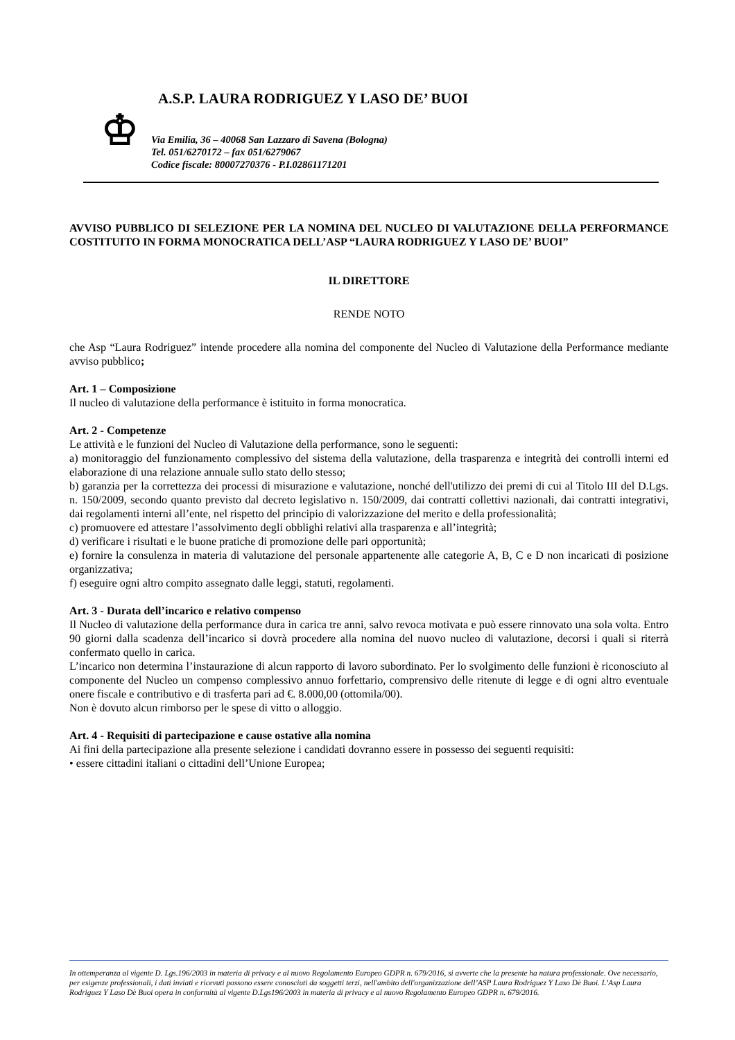♔
A.S.P. LAURA RODRIGUEZ Y LASO DE’ BUOI
Via Emilia, 36 – 40068 San Lazzaro di Savena (Bologna)
Tel. 051/6270172 – fax 051/6279067
Codice fiscale: 80007270376 - P.I.02861171201
AVVISO PUBBLICO DI SELEZIONE PER LA NOMINA DEL NUCLEO DI VALUTAZIONE DELLA PERFORMANCE COSTITUITO IN FORMA MONOCRATICA DELL’ASP “LAURA RODRIGUEZ Y LASO DE’ BUOI”
IL DIRETTORE
RENDE NOTO
che Asp “Laura Rodriguez” intende procedere alla nomina del componente del Nucleo di Valutazione della Performance mediante avviso pubblico;
Art. 1 – Composizione
Il nucleo di valutazione della performance è istituito in forma monocratica.
Art. 2 - Competenze
Le attività e le funzioni del Nucleo di Valutazione della performance, sono le seguenti:
a) monitoraggio del funzionamento complessivo del sistema della valutazione, della trasparenza e integrità dei controlli interni ed elaborazione di una relazione annuale sullo stato dello stesso;
b) garanzia per la correttezza dei processi di misurazione e valutazione, nonché dell'utilizzo dei premi di cui al Titolo III del D.Lgs. n. 150/2009, secondo quanto previsto dal decreto legislativo n. 150/2009, dai contratti collettivi nazionali, dai contratti integrativi, dai regolamenti interni all’ente, nel rispetto del principio di valorizzazione del merito e della professionalità;
c) promuovere ed attestare l’assolvimento degli obblighi relativi alla trasparenza e all’integrità;
d) verificare i risultati e le buone pratiche di promozione delle pari opportunità;
e) fornire la consulenza in materia di valutazione del personale appartenente alle categorie A, B, C e D non incaricati di posizione organizzativa;
f) eseguire ogni altro compito assegnato dalle leggi, statuti, regolamenti.
Art. 3 - Durata dell’incarico e relativo compenso
Il Nucleo di valutazione della performance dura in carica tre anni, salvo revoca motivata e può essere rinnovato una sola volta. Entro 90 giorni dalla scadenza dell’incarico si dovrà procedere alla nomina del nuovo nucleo di valutazione, decorsi i quali si riterrà confermato quello in carica.
L’incarico non determina l’instaurazione di alcun rapporto di lavoro subordinato. Per lo svolgimento delle funzioni è riconosciuto al componente del Nucleo un compenso complessivo annuo forfettario, comprensivo delle ritenute di legge e di ogni altro eventuale onere fiscale e contributivo e di trasferta pari ad €. 8.000,00 (ottomila/00).
Non è dovuto alcun rimborso per le spese di vitto o alloggio.
Art. 4 - Requisiti di partecipazione e cause ostative alla nomina
Ai fini della partecipazione alla presente selezione i candidati dovranno essere in possesso dei seguenti requisiti:
• essere cittadini italiani o cittadini dell’Unione Europea;
In ottemperanza al vigente D. Lgs.196/2003 in materia di privacy e al nuovo Regolamento Europeo GDPR n. 679/2016, si avverte che la presente ha natura professionale. Ove necessario, per esigenze professionali, i dati inviati e ricevuti possono essere conosciuti da soggetti terzi, nell'ambito dell'organizzazione dell’ASP Laura Rodriguez Y Laso Dè Buoi. L’Asp Laura Rodriguez Y Laso Dè Buoi opera in conformità al vigente D.Lgs196/2003 in materia di privacy e al nuovo Regolamento Europeo GDPR n. 679/2016.